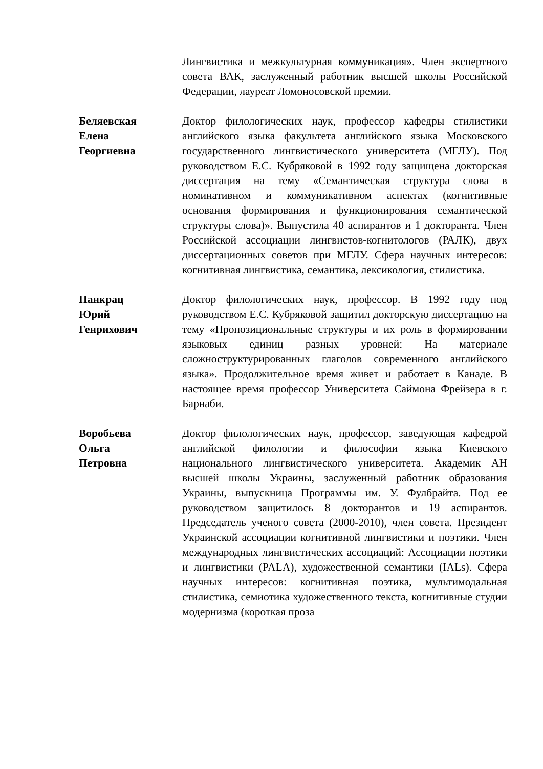Лингвистика и межкультурная коммуникация». Член экспертного совета ВАК, заслуженный работник высшей школы Российской Федерации, лауреат Ломоносовской премии.
Беляевская
Елена
Георгиевна
Доктор филологических наук, профессор кафедры стилистики английского языка факультета английского языка Московского государственного лингвистического университета (МГЛУ). Под руководством Е.С. Кубряковой в 1992 году защищена докторская диссертация на тему «Семантическая структура слова в номинативном и коммуникативном аспектах (когнитивные основания формирования и функционирования семантической структуры слова)». Выпустила 40 аспирантов и 1 докторанта. Член Российской ассоциации лингвистов-когнитологов (РАЛК), двух диссертационных советов при МГЛУ. Сфера научных интересов: когнитивная лингвистика, семантика, лексикология, стилистика.
Панкрац
Юрий
Генрихович
Доктор филологических наук, профессор. В 1992 году под руководством Е.С. Кубряковой защитил докторскую диссертацию на тему «Пропозициональные структуры и их роль в формировании языковых единиц разных уровней: На материале сложноструктурированных глаголов современного английского языка». Продолжительное время живет и работает в Канаде. В настоящее время профессор Университета Саймона Фрейзера в г. Барнаби.
Воробьева
Ольга
Петровна
Доктор филологических наук, профессор, заведующая кафедрой английской филологии и философии языка Киевского национального лингвистического университета. Академик АН высшей школы Украины, заслуженный работник образования Украины, выпускница Программы им. У. Фулбрайта. Под ее руководством защитилось 8 докторантов и 19 аспирантов. Председатель ученого совета (2000-2010), член совета. Президент Украинской ассоциации когнитивной лингвистики и поэтики. Член международных лингвистических ассоциаций: Ассоциации поэтики и лингвистики (PALA), художественной семантики (IALs). Сфера научных интересов: когнитивная поэтика, мультимодальная стилистика, семиотика художественного текста, когнитивные студии модернизма (короткая проза